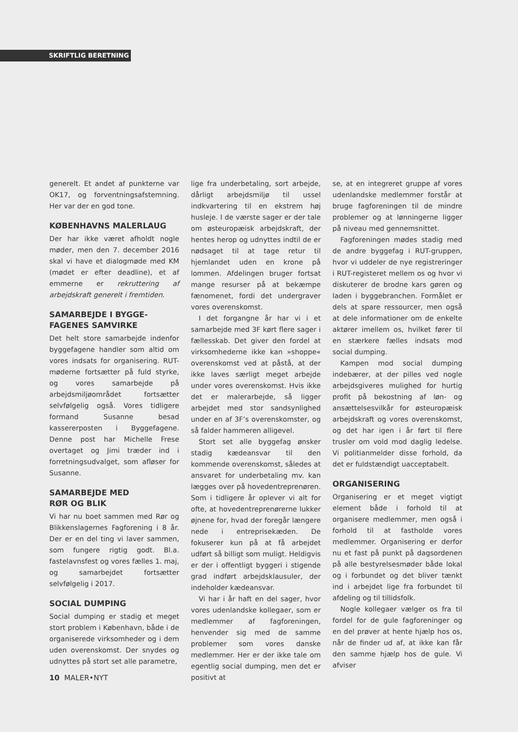SKRIFTLIG BERETNING
generelt. Et andet af punkterne var OK17, og forventningsafstemning. Her var der en god tone.
KØBENHAVNS MALERLAUG
Der har ikke været afholdt nogle møder, men den 7. december 2016 skal vi have et dialogmøde med KM (mødet er efter deadline), et af emmerne er rekruttering af arbejdskraft generelt i fremtiden.
SAMARBEJDE I BYGGE-
FAGENES SAMVIRKE
Det helt store samarbejde indenfor byggefagene handler som altid om vores indsats for organisering. RUT-møderne fortsætter på fuld styrke, og vores samarbejde på arbejdsmiljøområdet fortsætter selvfølgelig også. Vores tidligere formand Susanne besad kassererposten i Byggefagene. Denne post har Michelle Frese overtaget og Jimi træder ind i forretningsudvalget, som afløser for Susanne.
SAMARBEJDE MED
RØR OG BLIK
Vi har nu boet sammen med Rør og Blikkenslagernes Fagforening i 8 år. Der er en del ting vi laver sammen, som fungere rigtig godt. Bl.a. fastelavnsfest og vores fælles 1. maj, og samarbejdet fortsætter selvfølgelig i 2017.
SOCIAL DUMPING
Social dumping er stadig et meget stort problem i København, både i de organiserede virksomheder og i dem uden overenskomst. Der snydes og udnyttes på stort set alle parametre,
lige fra underbetaling, sort arbejde, dårligt arbejdsmiljø til ussel indkvartering til en ekstrem høj husleje. I de værste sager er der tale om østeuropæisk arbejdskraft, der hentes herop og udnyttes indtil de er nødsaget til at tage retur til hjemlandet uden en krone på lommen. Afdelingen bruger fortsat mange resurser på at bekæmpe fænomenet, fordi det undergraver vores overenskomst.
I det forgangne år har vi i et samarbejde med 3F kørt flere sager i fællesskab. Det giver den fordel at virksomhederne ikke kan »shoppe« overenskomst ved at påstå, at der ikke laves særligt meget arbejde under vores overenskomst. Hvis ikke det er malerarbejde, så ligger arbejdet med stor sandsynlighed under en af 3F’s overenskomster, og så falder hammeren alligevel.
Stort set alle byggefag ønsker stadig kædeansvar til den kommende overenskomst, således at ansvaret for underbetaling mv. kan lægges over på hovedentreprenøren. Som i tidligere år oplever vi alt for ofte, at hovedentreprenørerne lukker øjnene for, hvad der foregår længere nede i entreprisekæden. De fokuserer kun på at få arbejdet udført så billigt som muligt. Heldigvis er der i offentligt byggeri i stigende grad indført arbejdsklausuler, der indeholder kædeansvar.
Vi har i år haft en del sager, hvor vores udenlandske kollegaer, som er medlemmer af fagforeningen, henvender sig med de samme problemer som vores danske medlemmer. Her er der ikke tale om egentlig social dumping, men det er positivt at
se, at en integreret gruppe af vores udenlandske medlemmer forstår at bruge fagforeningen til de mindre problemer og at lønningerne ligger på niveau med gennemsnittet.
Fagforeningen mødes stadig med de andre byggefag i RUT-gruppen, hvor vi uddeler de nye registreringer i RUT-registeret mellem os og hvor vi diskuterer de brodne kars gøren og laden i byggebranchen. Formålet er dels at spare ressourcer, men også at dele informationer om de enkelte aktører imellem os, hvilket fører til en stærkere fælles indsats mod social dumping.
Kampen mod social dumping indebærer, at der pilles ved nogle arbejdsgiveres mulighed for hurtig profit på bekostning af løn- og ansættelsesvilkår for østeuropæisk arbejdskraft og vores overenskomst, og det har igen i år ført til flere trusler om vold mod daglig ledelse. Vi politianmelder disse forhold, da det er fuldstændigt uacceptabelt.
ORGANISERING
Organisering er et meget vigtigt element både i forhold til at organisere medlemmer, men også i forhold til at fastholde vores medlemmer. Organisering er derfor nu et fast på punkt på dagsordenen på alle bestyrelsesmøder både lokal og i forbundet og det bliver tænkt ind i arbejdet lige fra forbundet til afdeling og til tillidsfolk.
Nogle kollegaer vælger os fra til fordel for de gule fagforeninger og en del prøver at hente hjælp hos os, når de finder ud af, at ikke kan får den samme hjælp hos de gule. Vi afviser
10 MALER•NYT